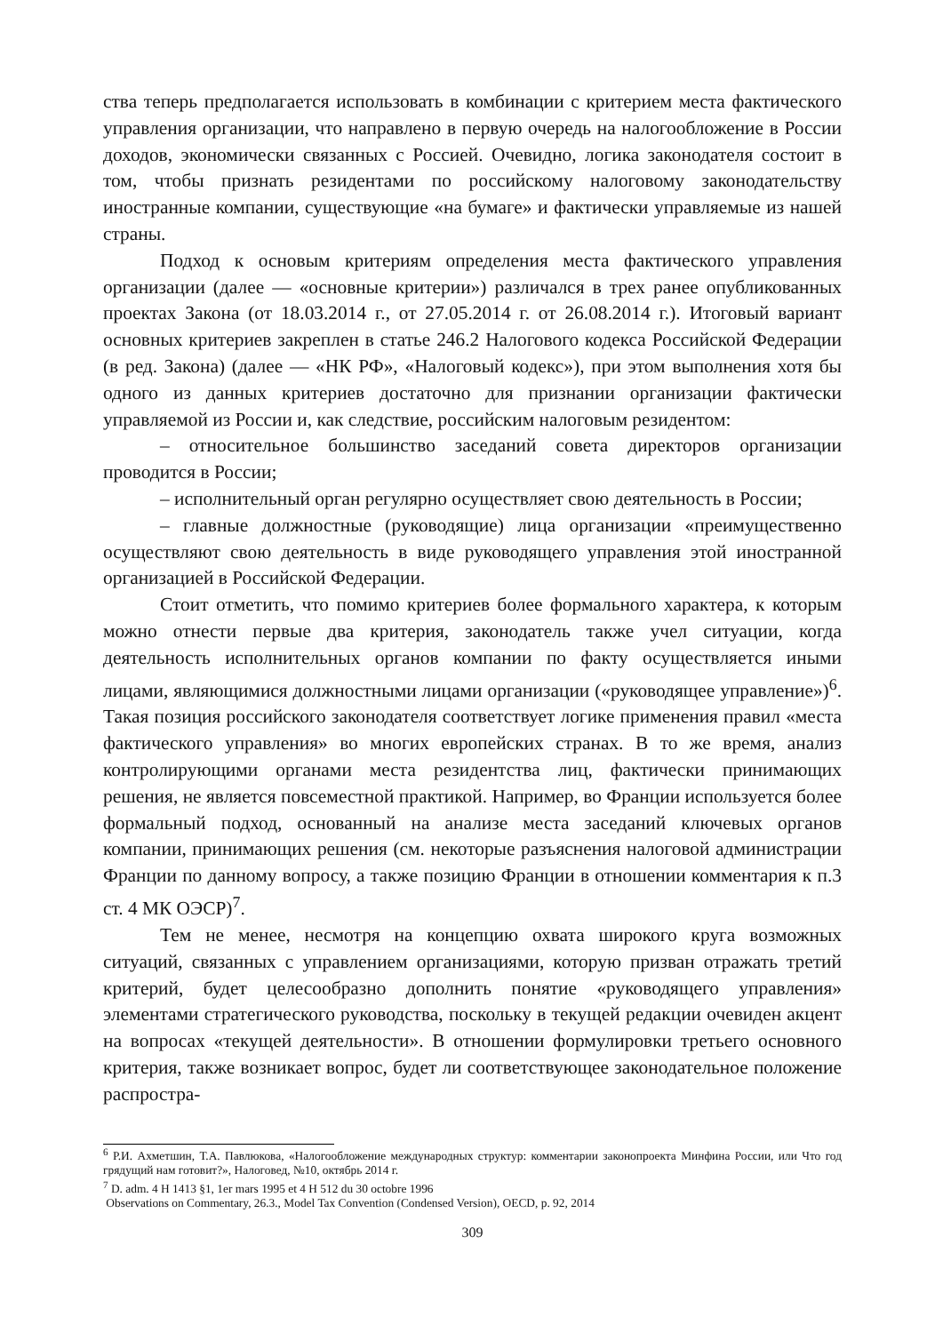ства теперь предполагается использовать в комбинации с критерием места фактического управления организации, что направлено в первую очередь на налогообложение в России доходов, экономически связанных с Россией. Очевидно, логика законодателя состоит в том, чтобы признать резидентами по российскому налоговому законодательству иностранные компании, существующие «на бумаге» и фактически управляемые из нашей страны.
Подход к основым критериям определения места фактического управления организации (далее — «основные критерии») различался в трех ранее опубликованных проектах Закона (от 18.03.2014 г., от 27.05.2014 г. от 26.08.2014 г.). Итоговый вариант основных критериев закреплен в статье 246.2 Налогового кодекса Российской Федерации (в ред. Закона) (далее — «НК РФ», «Налоговый кодекс»), при этом выполнения хотя бы одного из данных критериев достаточно для признании организации фактически управляемой из России и, как следствие, российским налоговым резидентом:
– относительное большинство заседаний совета директоров организации проводится в России;
– исполнительный орган регулярно осуществляет свою деятельность в России;
– главные должностные (руководящие) лица организации «преимущественно осуществляют свою деятельность в виде руководящего управления этой иностранной организацией в Российской Федерации.
Стоит отметить, что помимо критериев более формального характера, к которым можно отнести первые два критерия, законодатель также учел ситуации, когда деятельность исполнительных органов компании по факту осуществляется иными лицами, являющимися должностными лицами организации («руководящее управление»)<sup>6</sup>. Такая позиция российского законодателя соответствует логике применения правил «места фактического управления» во многих европейских странах. В то же время, анализ контролирующими органами места резидентства лиц, фактически принимающих решения, не является повсеместной практикой. Например, во Франции используется более формальный подход, основанный на анализе места заседаний ключевых органов компании, принимающих решения (см. некоторые разъяснения налоговой администрации Франции по данному вопросу, а также позицию Франции в отношении комментария к п.3 ст. 4 МК ОЭСР)<sup>7</sup>.
Тем не менее, несмотря на концепцию охвата широкого круга возможных ситуаций, связанных с управлением организациями, которую призван отражать третий критерий, будет целесообразно дополнить понятие «руководящего управления» элементами стратегического руководства, поскольку в текущей редакции очевиден акцент на вопросах «текущей деятельности». В отношении формулировки третьего основного критерия, также возникает вопрос, будет ли соответствующее законодательное положение распростра-
<sup>6</sup> Р.И. Ахметшин, Т.А. Павлюкова, «Налогообложение международных структур: комментарии законопроекта Минфина России, или Что год грядущий нам готовит?», Налоговед, №10, октябрь 2014 г.
<sup>7</sup> D. adm. 4 H 1413 §1, 1er mars 1995 et 4 H 512 du 30 octobre 1996
Observations on Commentary, 26.3., Model Tax Convention (Condensed Version), OECD, p. 92, 2014
309